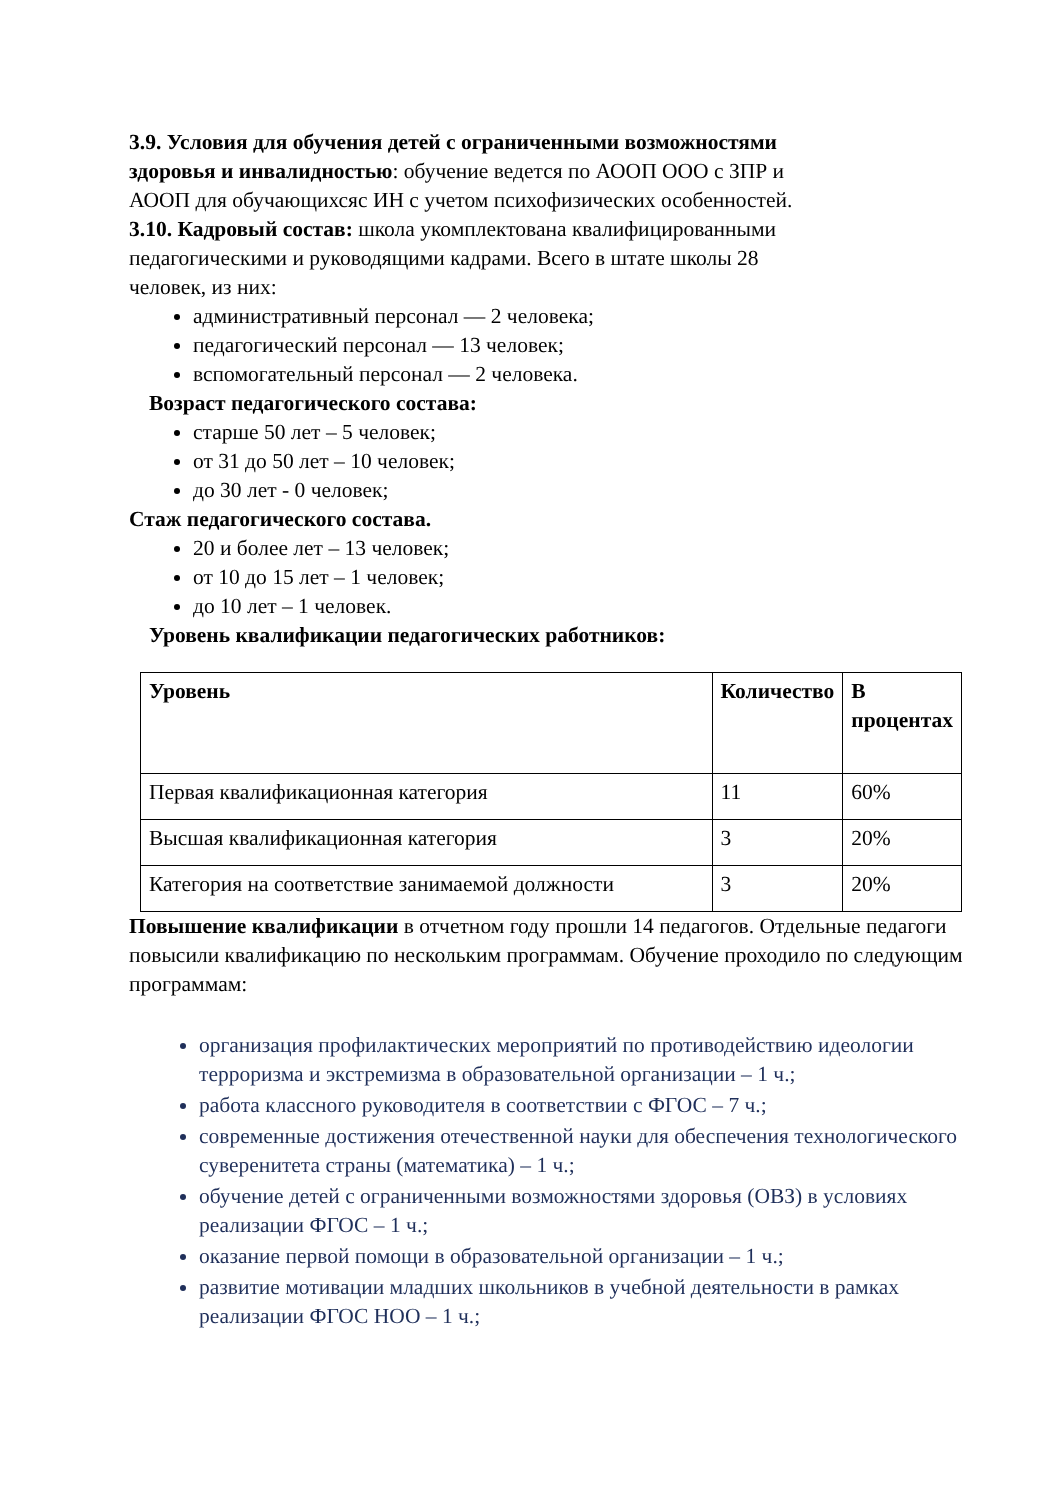3.9. Условия для обучения детей с ограниченными возможностями здоровья и инвалидностью: обучение ведется по АООП ООО с ЗПР и АООП для обучающихсяс ИН с учетом психофизических особенностей.
3.10. Кадровый состав: школа укомплектована квалифицированными педагогическими и руководящими кадрами. Всего в штате школы 28 человек, из них:
административный персонал — 2 человека;
педагогический персонал — 13 человек;
вспомогательный персонал — 2 человека.
Возраст педагогического состава:
старше 50 лет – 5 человек;
от 31 до 50 лет – 10 человек;
до 30 лет - 0 человек;
Стаж педагогического состава.
20 и более лет – 13 человек;
от 10 до 15 лет – 1 человек;
до 10 лет – 1 человек.
Уровень квалификации педагогических работников:
| Уровень | Количество | В процентах |
| --- | --- | --- |
| Первая квалификационная категория | 11 | 60% |
| Высшая квалификационная категория | 3 | 20% |
| Категория на соответствие занимаемой должности | 3 | 20% |
Повышение квалификации в отчетном году прошли 14 педагогов. Отдельные педагоги повысили квалификацию по нескольким программам. Обучение проходило по следующим программам:
организация профилактических мероприятий по противодействию идеологии терроризма и экстремизма в образовательной организации – 1 ч.;
работа классного руководителя в соответствии с ФГОС – 7 ч.;
современные достижения отечественной науки для обеспечения технологического суверенитета страны (математика) – 1 ч.;
обучение детей с ограниченными возможностями здоровья (ОВЗ) в условиях реализации ФГОС – 1 ч.;
оказание первой помощи в образовательной организации – 1 ч.;
развитие мотивации младших школьников в учебной деятельности в рамках реализации ФГОС НОО – 1 ч.;